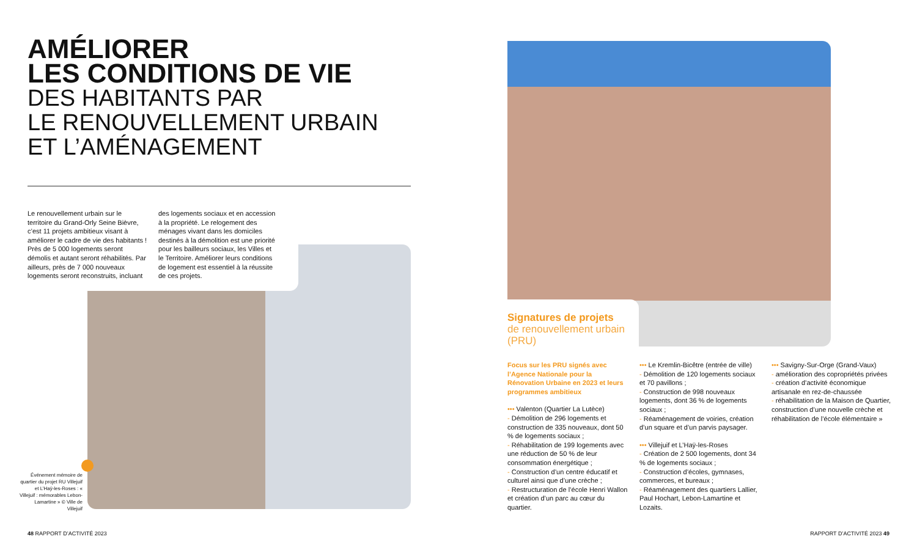AMÉLIORER
LES CONDITIONS DE VIE
DES HABITANTS PAR
LE RENOUVELLEMENT URBAIN
ET L’AMÉNAGEMENT
Le renouvellement urbain sur le territoire du Grand-Orly Seine Bièvre, c’est 11 projets ambitieux visant à améliorer le cadre de vie des habitants ! Près de 5 000 logements seront démolis et autant seront réhabilités. Par ailleurs, près de 7 000 nouveaux logements seront reconstruits, incluant des logements sociaux et en accession à la propriété. Le relogement des ménages vivant dans les domiciles destinés à la démolition est une priorité pour les bailleurs sociaux, les Villes et le Territoire. Améliorer leurs conditions de logement est essentiel à la réussite de ces projets.
Événement mémoire de quartier du projet RU Villejuif et L’Haÿ-les-Roses : « Villejuif : mémorables Lebon-Lamartine » © Ville de Villejuif
48 RAPPORT D’ACTIVITÉ 2023
Signatures de projets
de renouvellement urbain (PRU)
Focus sur les PRU signés avec l’Agence Nationale pour la Rénovation Urbaine en 2023 et leurs programmes ambitieux
••• Valenton (Quartier La Lutèce)
- Démolition de 296 logements et construction de 335 nouveaux, dont 50 % de logements sociaux ;
- Réhabilitation de 199 logements avec une réduction de 50 % de leur consommation énergétique ;
- Construction d’un centre éducatif et culturel ainsi que d’une crèche ;
- Restructuration de l’école Henri Wallon et création d’un parc au cœur du quartier.
••• Le Kremlin-Bicêtre (entrée de ville)
- Démolition de 120 logements sociaux et 70 pavillons ;
- Construction de 998 nouveaux logements, dont 36 % de logements sociaux ;
- Réaménagement de voiries, création d’un square et d’un parvis paysager.
••• Villejuif et L’Haÿ-les-Roses
- Création de 2 500 logements, dont 34 % de logements sociaux ;
- Construction d’écoles, gymnases, commerces, et bureaux ;
- Réaménagement des quartiers Lallier, Paul Hochart, Lebon-Lamartine et Lozaits.
••• Savigny-Sur-Orge (Grand-Vaux)
- amélioration des copropriétés privées
- création d’activité économique artisanale en rez-de-chaussée
- réhabilitation de la Maison de Quartier, construction d’une nouvelle crèche et réhabilitation de l’école élémentaire »
RAPPORT D’ACTIVITÉ 2023 49